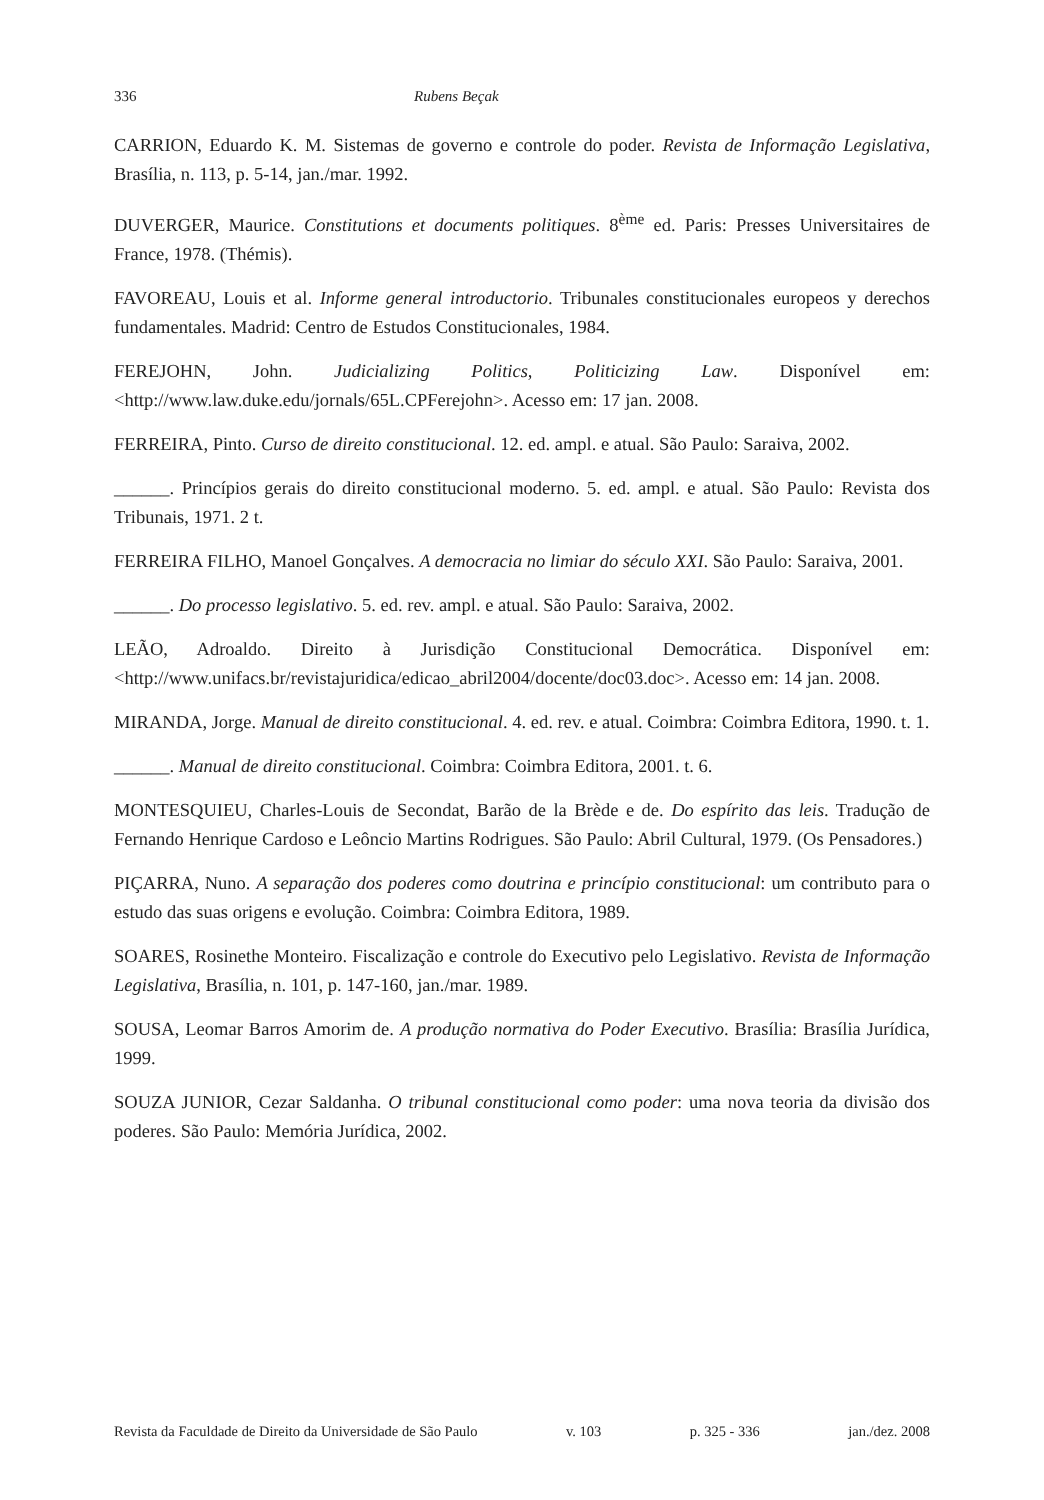336 Rubens Beçak
CARRION, Eduardo K. M. Sistemas de governo e controle do poder. Revista de Informação Legislativa, Brasília, n. 113, p. 5-14, jan./mar. 1992.
DUVERGER, Maurice. Constitutions et documents politiques. 8<sup>ème</sup> ed. Paris: Presses Universitaires de France, 1978. (Thémis).
FAVOREAU, Louis et al. Informe general introductorio. Tribunales constitucionales europeos y derechos fundamentales. Madrid: Centro de Estudos Constitucionales, 1984.
FEREJOHN, John. Judicializing Politics, Politicizing Law. Disponível em: <http://www.law.duke.edu/jornals/65L.CPFerejohn>. Acesso em: 17 jan. 2008.
FERREIRA, Pinto. Curso de direito constitucional. 12. ed. ampl. e atual. São Paulo: Saraiva, 2002.
______. Princípios gerais do direito constitucional moderno. 5. ed. ampl. e atual. São Paulo: Revista dos Tribunais, 1971. 2 t.
FERREIRA FILHO, Manoel Gonçalves. A democracia no limiar do século XXI. São Paulo: Saraiva, 2001.
______. Do processo legislativo. 5. ed. rev. ampl. e atual. São Paulo: Saraiva, 2002.
LEÃO, Adroaldo. Direito à Jurisdição Constitucional Democrática. Disponível em: <http://www.unifacs.br/revistajuridica/edicao_abril2004/docente/doc03.doc>. Acesso em: 14 jan. 2008.
MIRANDA, Jorge. Manual de direito constitucional. 4. ed. rev. e atual. Coimbra: Coimbra Editora, 1990. t. 1.
______. Manual de direito constitucional. Coimbra: Coimbra Editora, 2001. t. 6.
MONTESQUIEU, Charles-Louis de Secondat, Barão de la Brède e de. Do espírito das leis. Tradução de Fernando Henrique Cardoso e Leôncio Martins Rodrigues. São Paulo: Abril Cultural, 1979. (Os Pensadores.)
PIÇARRA, Nuno. A separação dos poderes como doutrina e princípio constitucional: um contributo para o estudo das suas origens e evolução. Coimbra: Coimbra Editora, 1989.
SOARES, Rosinethe Monteiro. Fiscalização e controle do Executivo pelo Legislativo. Revista de Informação Legislativa, Brasília, n. 101, p. 147-160, jan./mar. 1989.
SOUSA, Leomar Barros Amorim de. A produção normativa do Poder Executivo. Brasília: Brasília Jurídica, 1999.
SOUZA JUNIOR, Cezar Saldanha. O tribunal constitucional como poder: uma nova teoria da divisão dos poderes. São Paulo: Memória Jurídica, 2002.
Revista da Faculdade de Direito da Universidade de São Paulo v. 103 p. 325 - 336 jan./dez. 2008